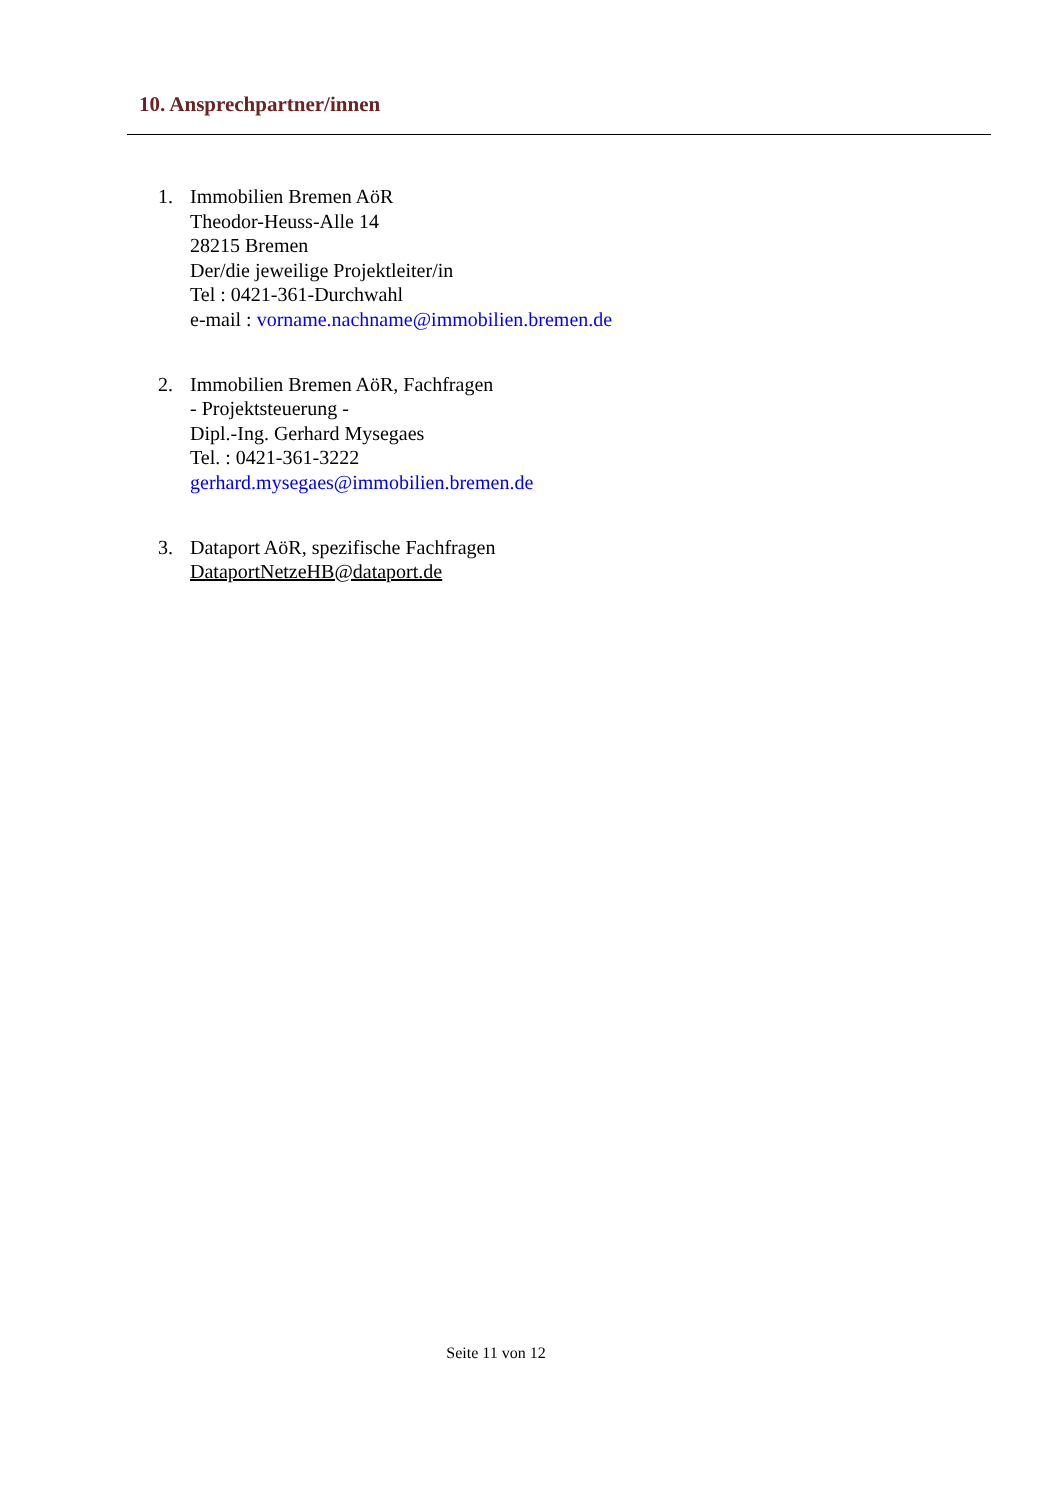10. Ansprechpartner/innen
1. Immobilien Bremen AöR
Theodor-Heuss-Alle 14
28215 Bremen
Der/die jeweilige Projektleiter/in
Tel : 0421-361-Durchwahl
e-mail : vorname.nachname@immobilien.bremen.de
2. Immobilien Bremen AöR, Fachfragen
- Projektsteuerung -
Dipl.-Ing. Gerhard Mysegaes
Tel. : 0421-361-3222
gerhard.mysegaes@immobilien.bremen.de
3. Dataport AöR, spezifische Fachfragen
DataportNetzeHB@dataport.de
Seite 11 von 12